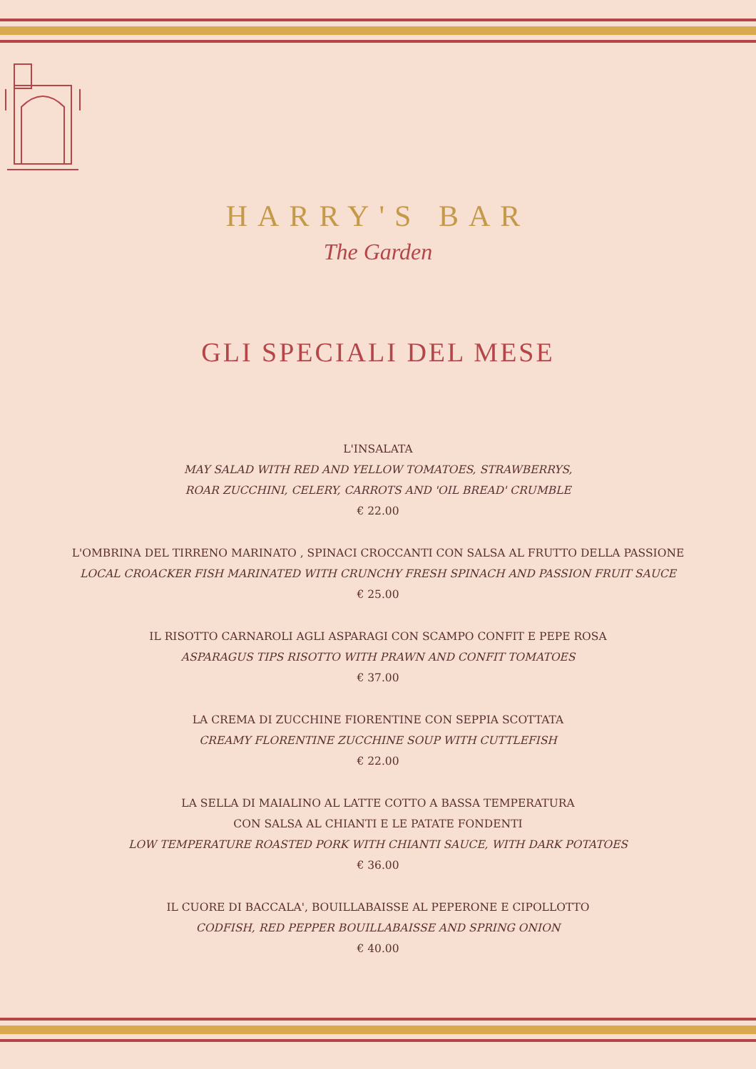HARRY'S BAR
The Garden
GLI SPECIALI DEL MESE
L'INSALATA
MAY SALAD WITH RED AND YELLOW TOMATOES, STRAWBERRYS,
ROAR ZUCCHINI, CELERY, CARROTS AND 'OIL BREAD' CRUMBLE
€ 22.00
L'OMBRINA DEL TIRRENO MARINATO , SPINACI CROCCANTI CON SALSA AL FRUTTO DELLA PASSIONE
LOCAL CROACKER FISH MARINATED WITH CRUNCHY FRESH SPINACH AND PASSION FRUIT SAUCE
€ 25.00
IL RISOTTO CARNAROLI AGLI ASPARAGI CON SCAMPO CONFIT E PEPE ROSA
ASPARAGUS TIPS RISOTTO WITH PRAWN AND CONFIT TOMATOES
€ 37.00
LA CREMA DI ZUCCHINE FIORENTINE CON SEPPIA SCOTTATA
CREAMY FLORENTINE ZUCCHINE SOUP WITH CUTTLEFISH
€ 22.00
LA SELLA DI MAIALINO AL LATTE COTTO A BASSA TEMPERATURA
CON SALSA AL CHIANTI E LE PATATE FONDENTI
LOW TEMPERATURE ROASTED PORK WITH CHIANTI SAUCE, WITH DARK POTATOES
€ 36.00
IL CUORE DI BACCALA', BOUILLABAISSE AL PEPERONE E CIPOLLOTTO
CODFISH, RED PEPPER BOUILLABAISSE AND SPRING ONION
€ 40.00